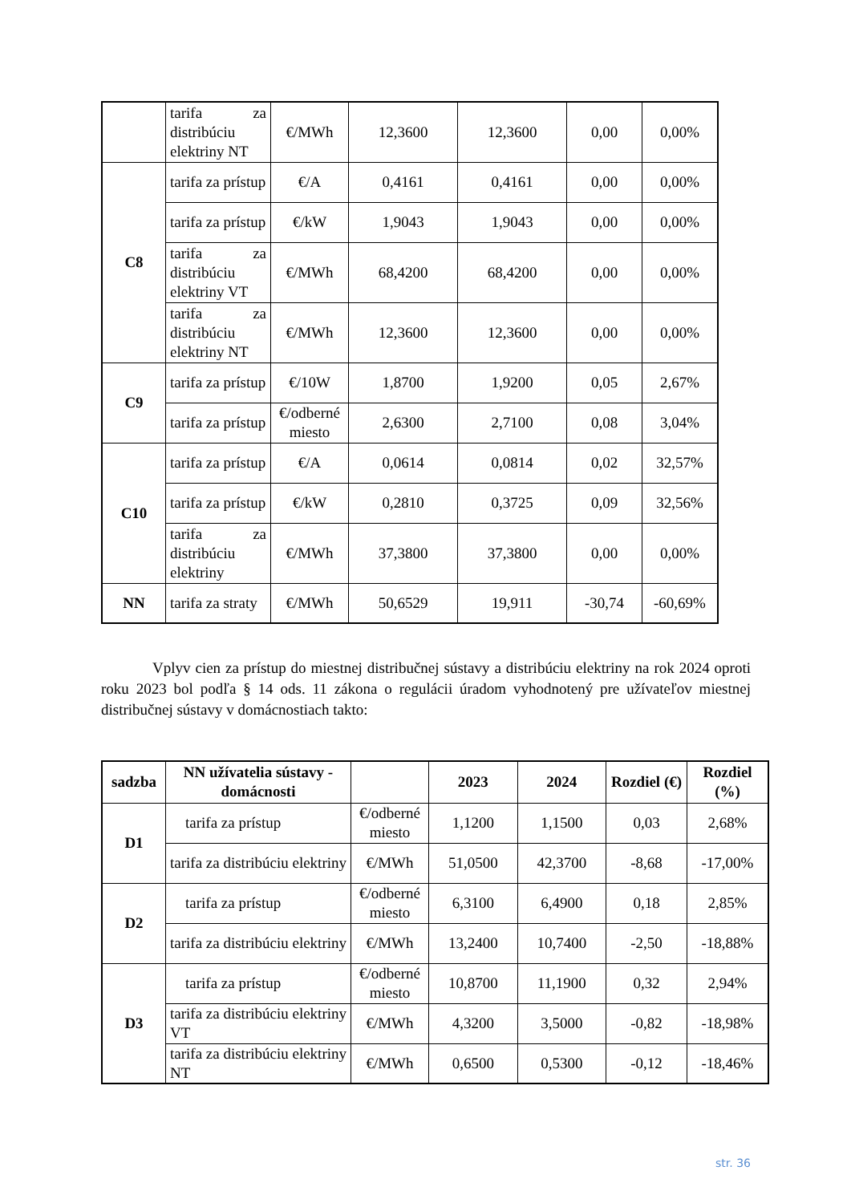| | tarifa za distribúciu elektriny NT | €/MWh | 12,3600 | 12,3600 | 0,00 | 0,00% |
| C8 | tarifa za prístup | €/A | 0,4161 | 0,4161 | 0,00 | 0,00% |
| | tarifa za prístup | €/kW | 1,9043 | 1,9043 | 0,00 | 0,00% |
| | tarifa za distribúciu elektriny VT | €/MWh | 68,4200 | 68,4200 | 0,00 | 0,00% |
| | tarifa za distribúciu elektriny NT | €/MWh | 12,3600 | 12,3600 | 0,00 | 0,00% |
| C9 | tarifa za prístup | €/10W | 1,8700 | 1,9200 | 0,05 | 2,67% |
| | tarifa za prístup | €/odberné miesto | 2,6300 | 2,7100 | 0,08 | 3,04% |
| C10 | tarifa za prístup | €/A | 0,0614 | 0,0814 | 0,02 | 32,57% |
| | tarifa za prístup | €/kW | 0,2810 | 0,3725 | 0,09 | 32,56% |
| | tarifa za distribúciu elektriny | €/MWh | 37,3800 | 37,3800 | 0,00 | 0,00% |
| NN | tarifa za straty | €/MWh | 50,6529 | 19,911 | -30,74 | -60,69% |
Vplyv cien za prístup do miestnej distribučnej sústavy a distribúciu elektriny na rok 2024 oproti roku 2023 bol podľa § 14 ods. 11 zákona o regulácii úradom vyhodnotený pre užívateľov miestnej distribučnej sústavy v domácnostiach takto:
| sadzba | NN užívatelia sústavy - domácnosti | | 2023 | 2024 | Rozdiel (€) | Rozdiel (%) |
| --- | --- | --- | --- | --- | --- | --- |
| D1 | tarifa za prístup | €/odberné miesto | 1,1200 | 1,1500 | 0,03 | 2,68% |
| | tarifa za distribúciu elektriny | €/MWh | 51,0500 | 42,3700 | -8,68 | -17,00% |
| D2 | tarifa za prístup | €/odberné miesto | 6,3100 | 6,4900 | 0,18 | 2,85% |
| | tarifa za distribúciu elektriny | €/MWh | 13,2400 | 10,7400 | -2,50 | -18,88% |
| D3 | tarifa za prístup | €/odberné miesto | 10,8700 | 11,1900 | 0,32 | 2,94% |
| | tarifa za distribúciu elektriny VT | €/MWh | 4,3200 | 3,5000 | -0,82 | -18,98% |
| | tarifa za distribúciu elektriny NT | €/MWh | 0,6500 | 0,5300 | -0,12 | -18,46% |
str. 36